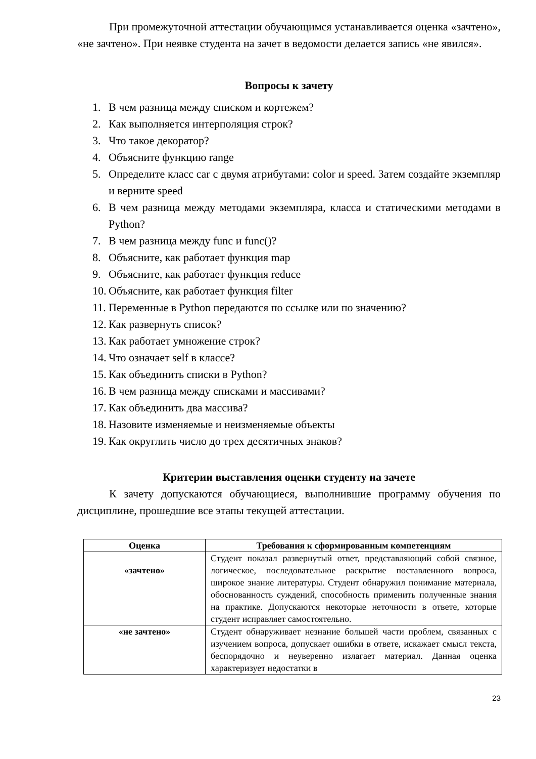При промежуточной аттестации обучающимся устанавливается оценка «зачтено», «не зачтено». При неявке студента на зачет в ведомости делается запись «не явился».
Вопросы к зачету
1. В чем разница между списком и кортежем?
2. Как выполняется интерполяция строк?
3. Что такое декоратор?
4. Объясните функцию range
5. Определите класс car с двумя атрибутами: color и speed. Затем создайте экземпляр и верните speed
6. В чем разница между методами экземпляра, класса и статическими методами в Python?
7. В чем разница между func и func()?
8. Объясните, как работает функция map
9. Объясните, как работает функция reduce
10. Объясните, как работает функция filter
11. Переменные в Python передаются по ссылке или по значению?
12. Как развернуть список?
13. Как работает умножение строк?
14. Что означает self в классе?
15. Как объединить списки в Python?
16. В чем разница между списками и массивами?
17. Как объединить два массива?
18. Назовите изменяемые и неизменяемые объекты
19. Как округлить число до трех десятичных знаков?
Критерии выставления оценки студенту на зачете
К зачету допускаются обучающиеся, выполнившие программу обучения по дисциплине, прошедшие все этапы текущей аттестации.
| Оценка | Требования к сформированным компетенциям |
| --- | --- |
| «зачтено» | Студент показал развернутый ответ, представляющий собой связное, логическое, последовательное раскрытие поставленного вопроса, широкое знание литературы. Студент обнаружил понимание материала, обоснованность суждений, способность применить полученные знания на практике. Допускаются некоторые неточности в ответе, которые студент исправляет самостоятельно. |
| «не зачтено» | Студент обнаруживает незнание большей части проблем, связанных с изучением вопроса, допускает ошибки в ответе, искажает смысл текста, беспорядочно и неуверенно излагает материал. Данная оценка характеризует недостатки в |
23